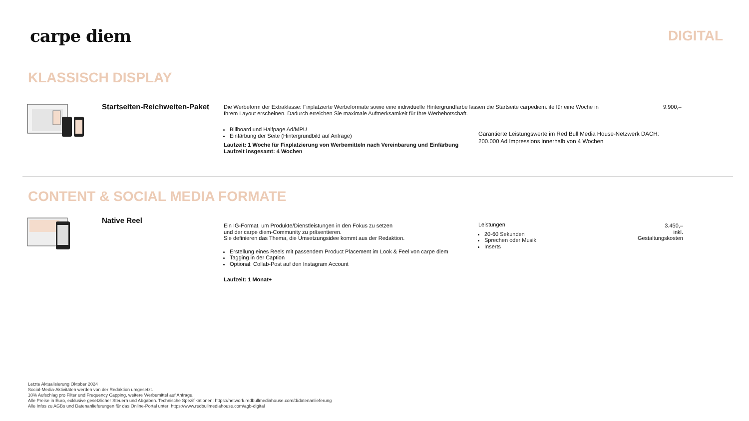carpe diem
DIGITAL
KLASSISCH DISPLAY
Startseiten-Reichweiten-Paket
Die Werbeform der Extraklasse: Fixplatzierte Werbeformate sowie eine individuelle Hintergrundfarbe lassen die Startseite carpediem.life für eine Woche in
Ihrem Layout erscheinen. Dadurch erreichen Sie maximale Aufmerksamkeit für Ihre Werbebotschaft.
Billboard und Halfpage Ad/MPU
Einfärbung der Seite (Hintergrundbild auf Anfrage)
Laufzeit: 1 Woche für Fixplatzierung von Werbemitteln nach Vereinbarung und Einfärbung
Laufzeit insgesamt: 4 Wochen
Garantierte Leistungswerte im Red Bull Media House-Netzwerk DACH:
200.000 Ad Impressions innerhalb von 4 Wochen
9.900,–
CONTENT & SOCIAL MEDIA FORMATE
Native Reel
Ein IG-Format, um Produkte/Dienstleistungen in den Fokus zu setzen
und der carpe diem-Community zu präsentieren.
Sie definieren das Thema, die Umsetzungsidee kommt aus der Redaktion.
Erstellung eines Reels mit passendem Product Placement im Look & Feel von carpe diem
Tagging in der Caption
Optional: Collab-Post auf den Instagram Account
Laufzeit: 1 Monat+
Leistungen
20-60 Sekunden
Sprechen oder Musik
Inserts
3.450,–
inkl. Gestaltungskosten
Letzte Aktualisierung Oktober 2024
Social-Media-Aktivitäten werden von der Redaktion umgesetzt.
10% Aufschlag pro Filter und Frequency Capping, weitere Werbemittel auf Anfrage.
Alle Preise in Euro, exklusive gesetzlicher Steuern und Abgaben. Technische Spezifikationen: https://network.redbullmediahouse.com/d/datenanlieferung
Alle Infos zu AGBs und Datenanlieferungen für das Online-Portal unter: https://www.redbullmediahouse.com/agb-digital